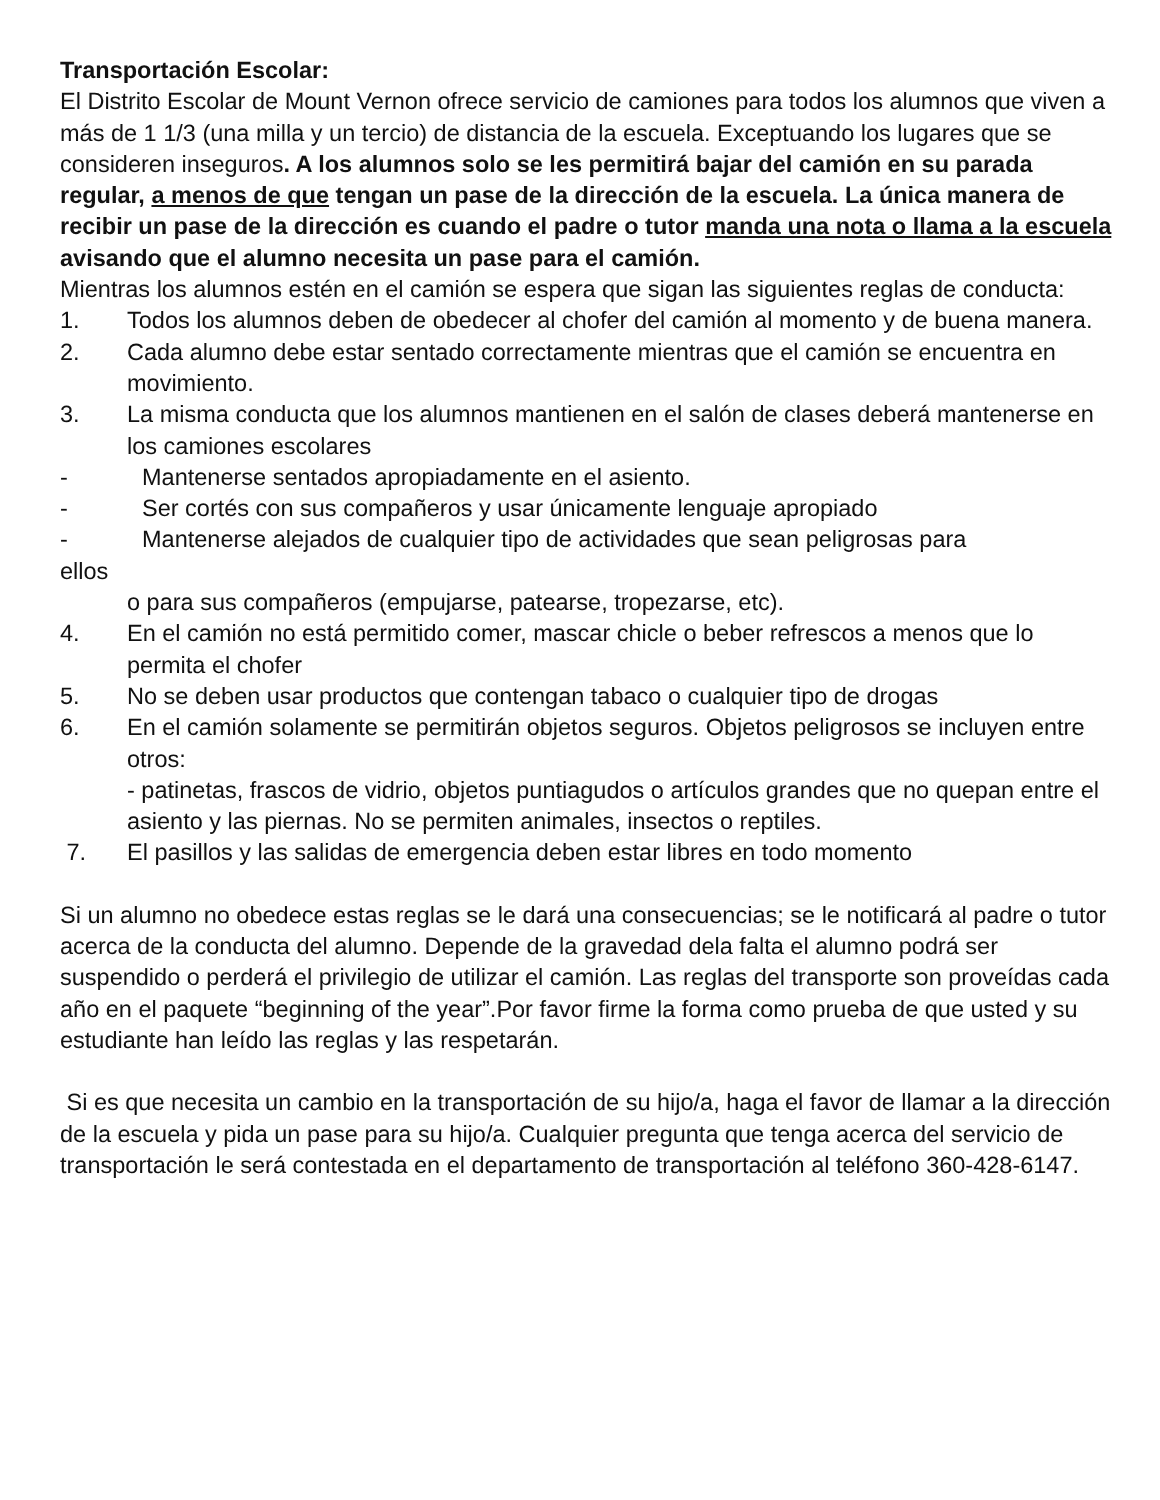Transportación Escolar:
El Distrito Escolar de Mount Vernon ofrece servicio de camiones para todos los alumnos que viven a más de 1 1/3 (una milla y un tercio) de distancia de la escuela. Exceptuando los lugares que se consideren inseguros. A los alumnos solo se les permitirá bajar del camión en su parada regular, a menos de que tengan un pase de la dirección de la escuela. La única manera de recibir un pase de la dirección es cuando el padre o tutor manda una nota o llama a la escuela avisando que el alumno necesita un pase para el camión.
Mientras los alumnos estén en el camión se espera que sigan las siguientes reglas de conducta:
1. Todos los alumnos deben de obedecer al chofer del camión al momento y de buena manera.
2. Cada alumno debe estar sentado correctamente mientras que el camión se encuentra en
movimiento.
3. La misma conducta que los alumnos mantienen en el salón de clases deberá mantenerse en
los camiones escolares
- Mantenerse sentados apropiadamente en el asiento.
- Ser cortés con sus compañeros y usar únicamente lenguaje apropiado
- Mantenerse alejados de cualquier tipo de actividades que sean peligrosas para
ellos
o para sus compañeros (empujarse, patearse, tropezarse, etc).
4. En el camión no está permitido comer, mascar chicle o beber refrescos a menos que lo
permita el chofer
5. No se deben usar productos que contengan tabaco o cualquier tipo de drogas
6. En el camión solamente se permitirán objetos seguros. Objetos peligrosos se incluyen entre otros:
- patinetas, frascos de vidrio, objetos puntiagudos o artículos grandes que no quepan entre el asiento y las piernas. No se permiten animales, insectos o reptiles.
7. El pasillos y las salidas de emergencia deben estar libres en todo momento
Si un alumno no obedece estas reglas se le dará una consecuencias; se le notificará al padre o tutor acerca de la conducta del alumno. Depende de la gravedad dela falta el alumno podrá ser suspendido o perderá el privilegio de utilizar el camión. Las reglas del transporte son proveídas cada año en el paquete “beginning of the year”.Por favor firme la forma como prueba de que usted y su estudiante han leído las reglas y las respetarán.
Si es que necesita un cambio en la transportación de su hijo/a, haga el favor de llamar a la dirección de la escuela y pida un pase para su hijo/a. Cualquier pregunta que tenga acerca del servicio de transportación le será contestada en el departamento de transportación al teléfono 360-428-6147.